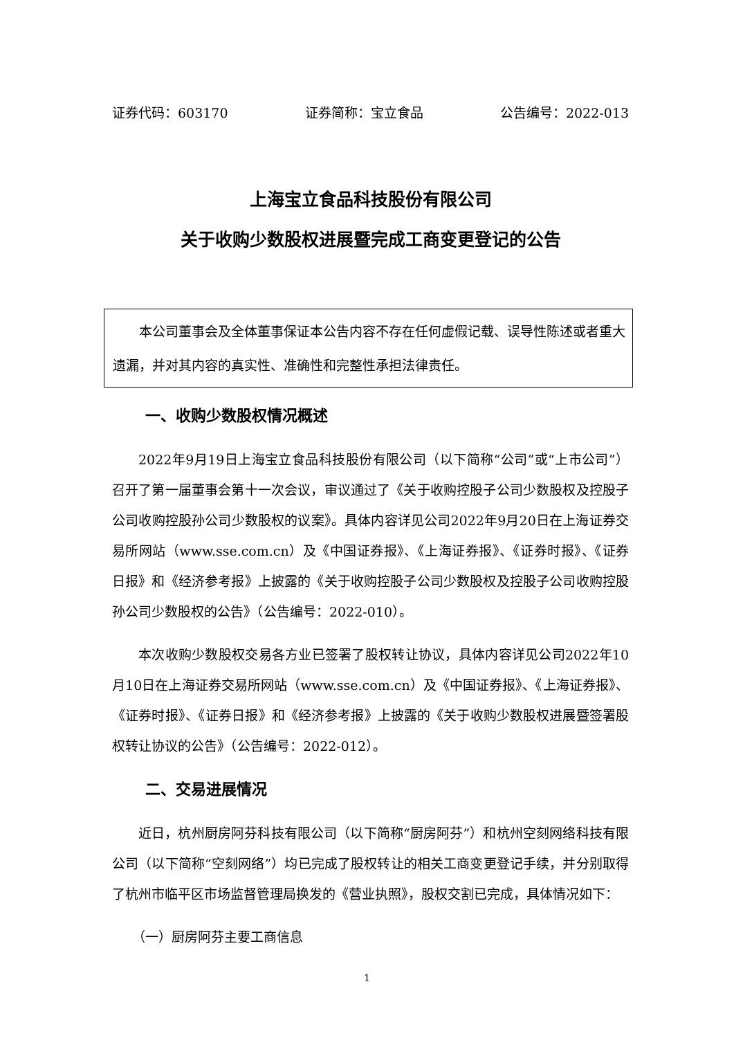证券代码：603170 证券简称：宝立食品 公告编号：2022-013
上海宝立食品科技股份有限公司
关于收购少数股权进展暨完成工商变更登记的公告
　　本公司董事会及全体董事保证本公告内容不存在任何虚假记载、误导性陈述或者重大遗漏，并对其内容的真实性、准确性和完整性承担法律责任。
一、收购少数股权情况概述
2022年9月19日上海宝立食品科技股份有限公司（以下简称“公司”或“上市公司”）召开了第一届董事会第十一次会议，审议通过了《关于收购控股子公司少数股权及控股子公司收购控股孙公司少数股权的议案》。具体内容详见公司2022年9月20日在上海证券交易所网站（www.sse.com.cn）及《中国证券报》、《上海证券报》、《证券时报》、《证券日报》和《经济参考报》上披露的《关于收购控股子公司少数股权及控股子公司收购控股孙公司少数股权的公告》（公告编号：2022-010）。
本次收购少数股权交易各方业已签署了股权转让协议，具体内容详见公司2022年10月10日在上海证券交易所网站（www.sse.com.cn）及《中国证券报》、《上海证券报》、《证券时报》、《证券日报》和《经济参考报》上披露的《关于收购少数股权进展暨签署股权转让协议的公告》（公告编号：2022-012）。
二、交易进展情况
近日，杭州厨房阿芬科技有限公司（以下简称“厨房阿芬”）和杭州空刻网络科技有限公司（以下简称“空刻网络”）均已完成了股权转让的相关工商变更登记手续，并分别取得了杭州市临平区市场监督管理局换发的《营业执照》，股权交割已完成，具体情况如下：
（一）厨房阿芬主要工商信息
1